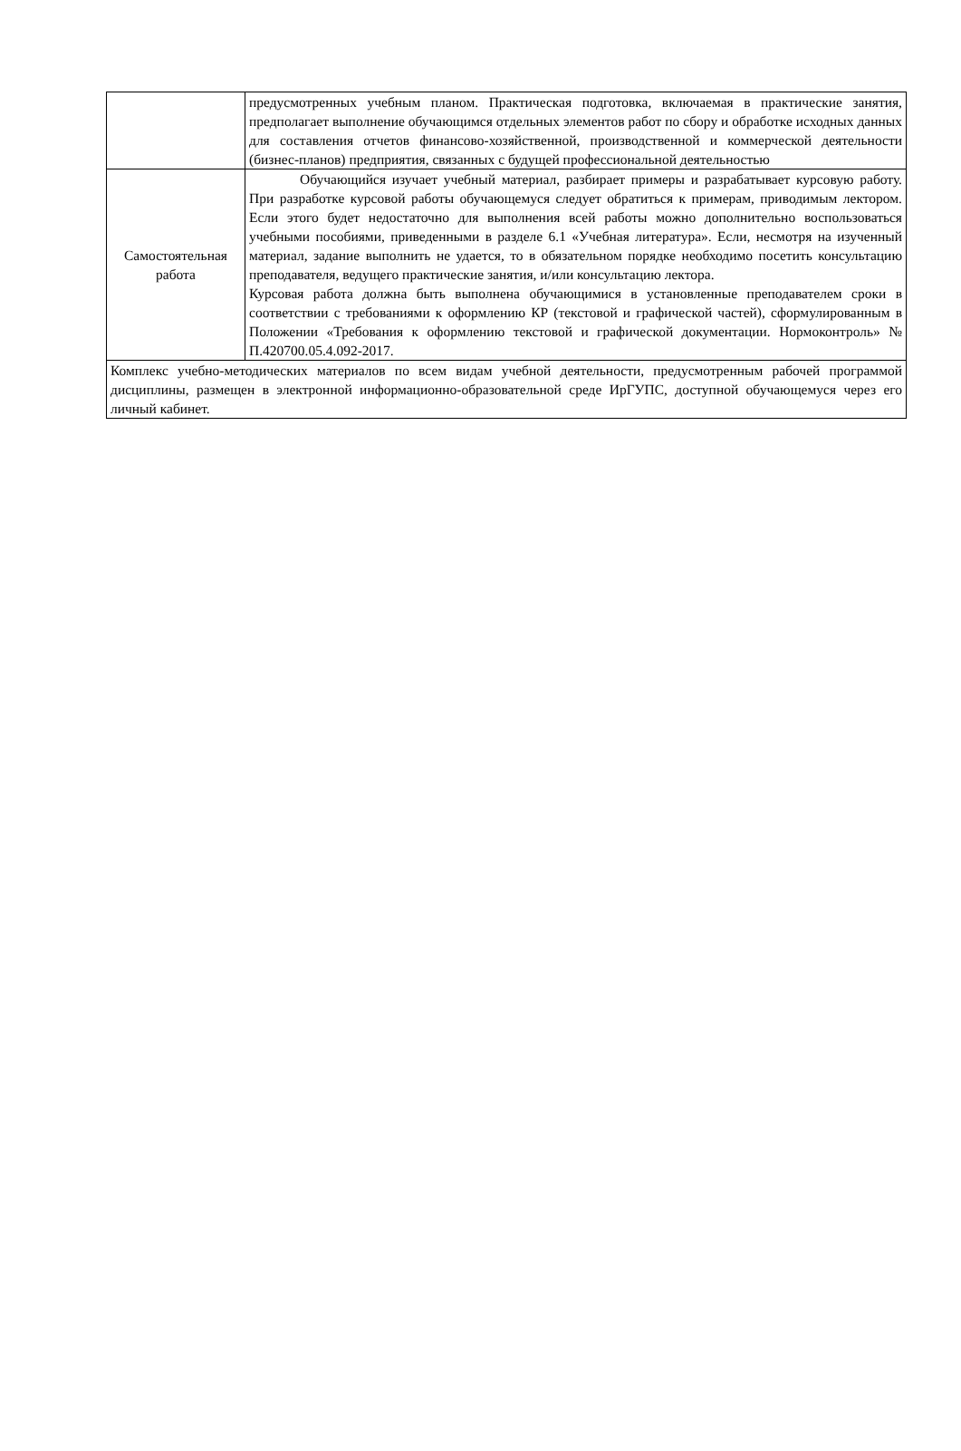| | предусмотренных учебным планом. Практическая подготовка, включаемая в практические занятия, предполагает выполнение обучающимся отдельных элементов работ по сбору и обработке исходных данных для составления отчетов финансово-хозяйственной, производственной и коммерческой деятельности (бизнес-планов) предприятия, связанных с будущей профессиональной деятельностью |
| Самостоятельная работа | Обучающийся изучает учебный материал, разбирает примеры и разрабатывает курсовую работу. При разработке курсовой работы обучающемуся следует обратиться к примерам, приводимым лектором. Если этого будет недостаточно для выполнения всей работы можно дополнительно воспользоваться учебными пособиями, приведенными в разделе 6.1 «Учебная литература». Если, несмотря на изученный материал, задание выполнить не удается, то в обязательном порядке необходимо посетить консультацию преподавателя, ведущего практические занятия, и/или консультацию лектора. Курсовая работа должна быть выполнена обучающимися в установленные преподавателем сроки в соответствии с требованиями к оформлению КР (текстовой и графической частей), сформулированным в Положении «Требования к оформлению текстовой и графической документации. Нормоконтроль» № П.420700.05.4.092-2017. |
| Комплекс учебно-методических материалов по всем видам учебной деятельности, предусмотренным рабочей программой дисциплины, размещен в электронной информационно-образовательной среде ИрГУПС, доступной обучающемуся через его личный кабинет. | |